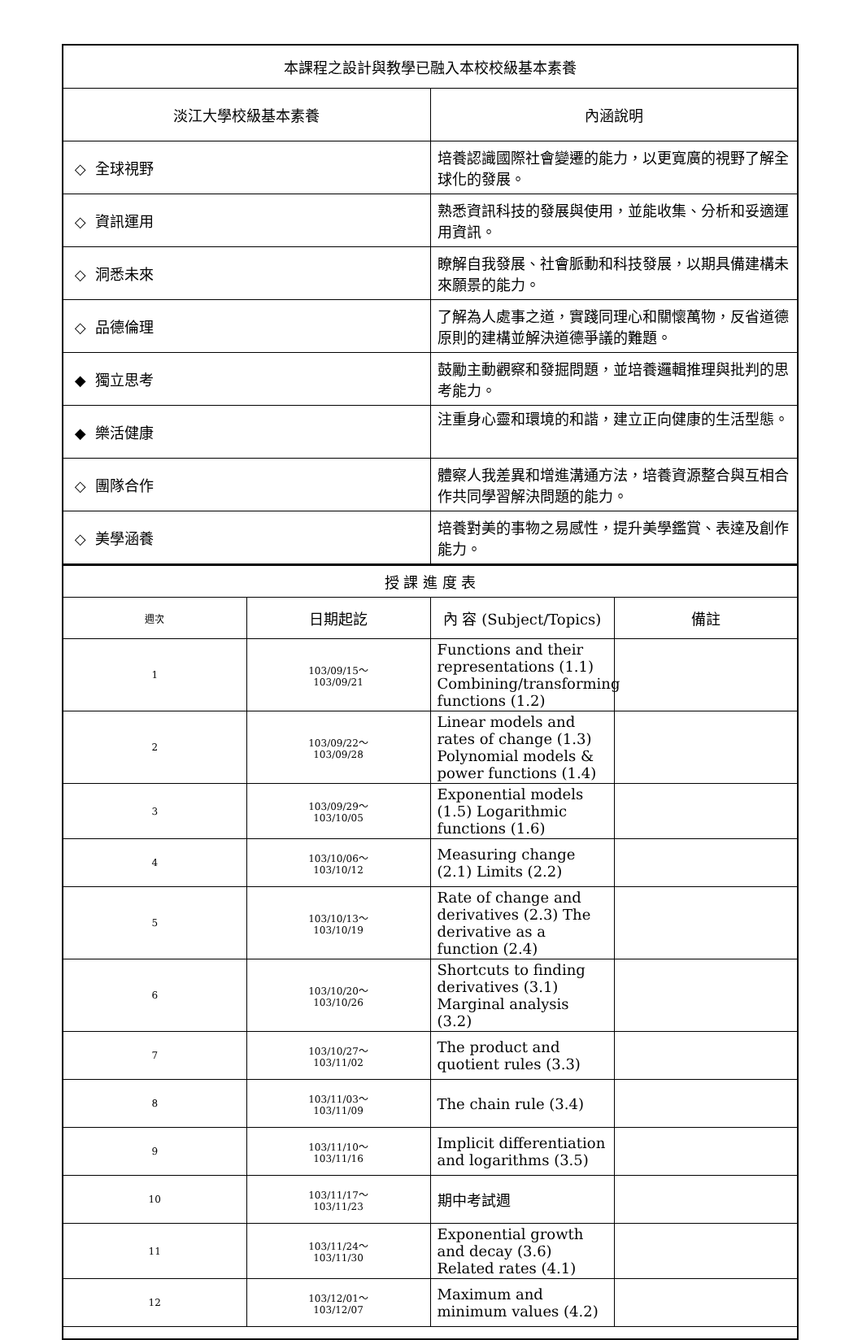| 本課程之設計與教學已融入本校校級基本素養 | |
| 淡江大學校級基本素養 | 內涵說明 |
| ◇ 全球視野 | 培養認識國際社會變遷的能力，以更寬廣的視野了解全球化的發展。 |
| ◇ 資訊運用 | 熟悉資訊科技的發展與使用，並能收集、分析和妥適運用資訊。 |
| ◇ 洞悉未來 | 瞭解自我發展、社會脈動和科技發展，以期具備建構未來願景的能力。 |
| ◇ 品德倫理 | 了解為人處事之道，實踐同理心和關懷萬物，反省道德原則的建構並解決道德爭議的難題。 |
| ◆ 獨立思考 | 鼓勵主動觀察和發掘問題，並培養邏輯推理與批判的思考能力。 |
| ◆ 樂活健康 | 注重身心靈和環境的和諧，建立正向健康的生活型態。 |
| ◇ 團隊合作 | 體察人我差異和增進溝通方法，培養資源整合與互相合作共同學習解決問題的能力。 |
| ◇ 美學涵養 | 培養對美的事物之易感性，提升美學鑑賞、表達及創作能力。 |
| 授 課 進 度 表 | | | |
| 週次 | 日期起訖 | 內 容 (Subject/Topics) | 備註 |
| 1 | 103/09/15～ 103/09/21 | Functions and their representations (1.1) Combining/transforming functions (1.2) | |
| 2 | 103/09/22～ 103/09/28 | Linear models and rates of change (1.3) Polynomial models & power functions (1.4) | |
| 3 | 103/09/29～ 103/10/05 | Exponential models (1.5) Logarithmic functions (1.6) | |
| 4 | 103/10/06～ 103/10/12 | Measuring change (2.1) Limits (2.2) | |
| 5 | 103/10/13～ 103/10/19 | Rate of change and derivatives (2.3) The derivative as a function (2.4) | |
| 6 | 103/10/20～ 103/10/26 | Shortcuts to finding derivatives (3.1) Marginal analysis (3.2) | |
| 7 | 103/10/27～ 103/11/02 | The product and quotient rules (3.3) | |
| 8 | 103/11/03～ 103/11/09 | The chain rule (3.4) | |
| 9 | 103/11/10～ 103/11/16 | Implicit differentiation and logarithms (3.5) | |
| 10 | 103/11/17～ 103/11/23 | 期中考試週 | |
| 11 | 103/11/24～ 103/11/30 | Exponential growth and decay (3.6) Related rates (4.1) | |
| 12 | 103/12/01～ 103/12/07 | Maximum and minimum values (4.2) | |